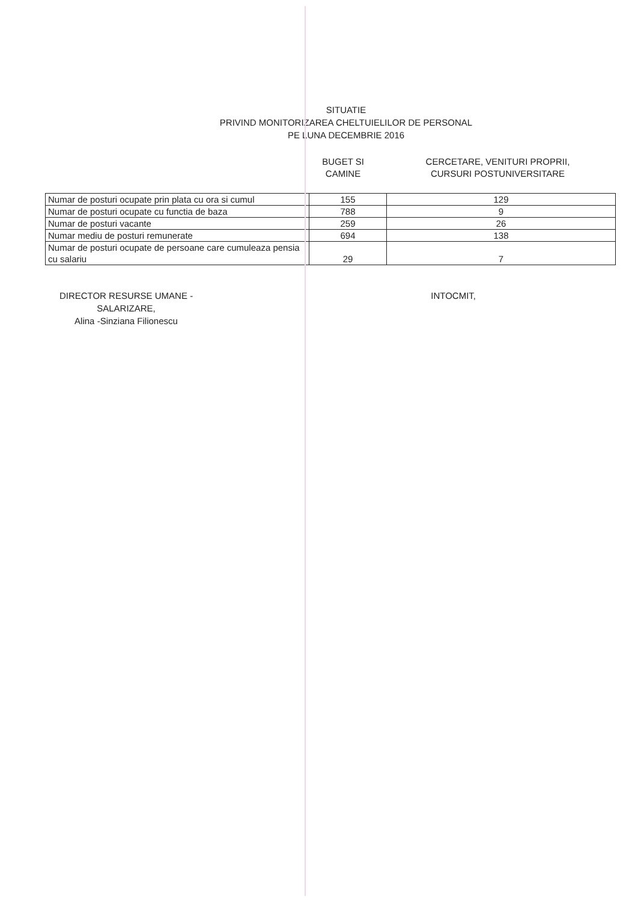SITUATIE
PRIVIND MONITORIZAREA CHELTUIELILOR DE PERSONAL
PE LUNA DECEMBRIE 2016
BUGET SI
CAMINE
CERCETARE, VENITURI PROPRII,
CURSURI POSTUNIVERSITARE
| Numar de posturi ocupate prin plata cu ora si cumul | 155 | 129 |
| Numar de posturi ocupate cu functia de baza | 788 | 9 |
| Numar de posturi vacante | 259 | 26 |
| Numar mediu de posturi remunerate | 694 | 138 |
| Numar de posturi ocupate de persoane care cumuleaza pensia cu salariu | 29 | 7 |
DIRECTOR RESURSE UMANE -
SALARIZARE,
Alina -Sinziana Filionescu
INTOCMIT,